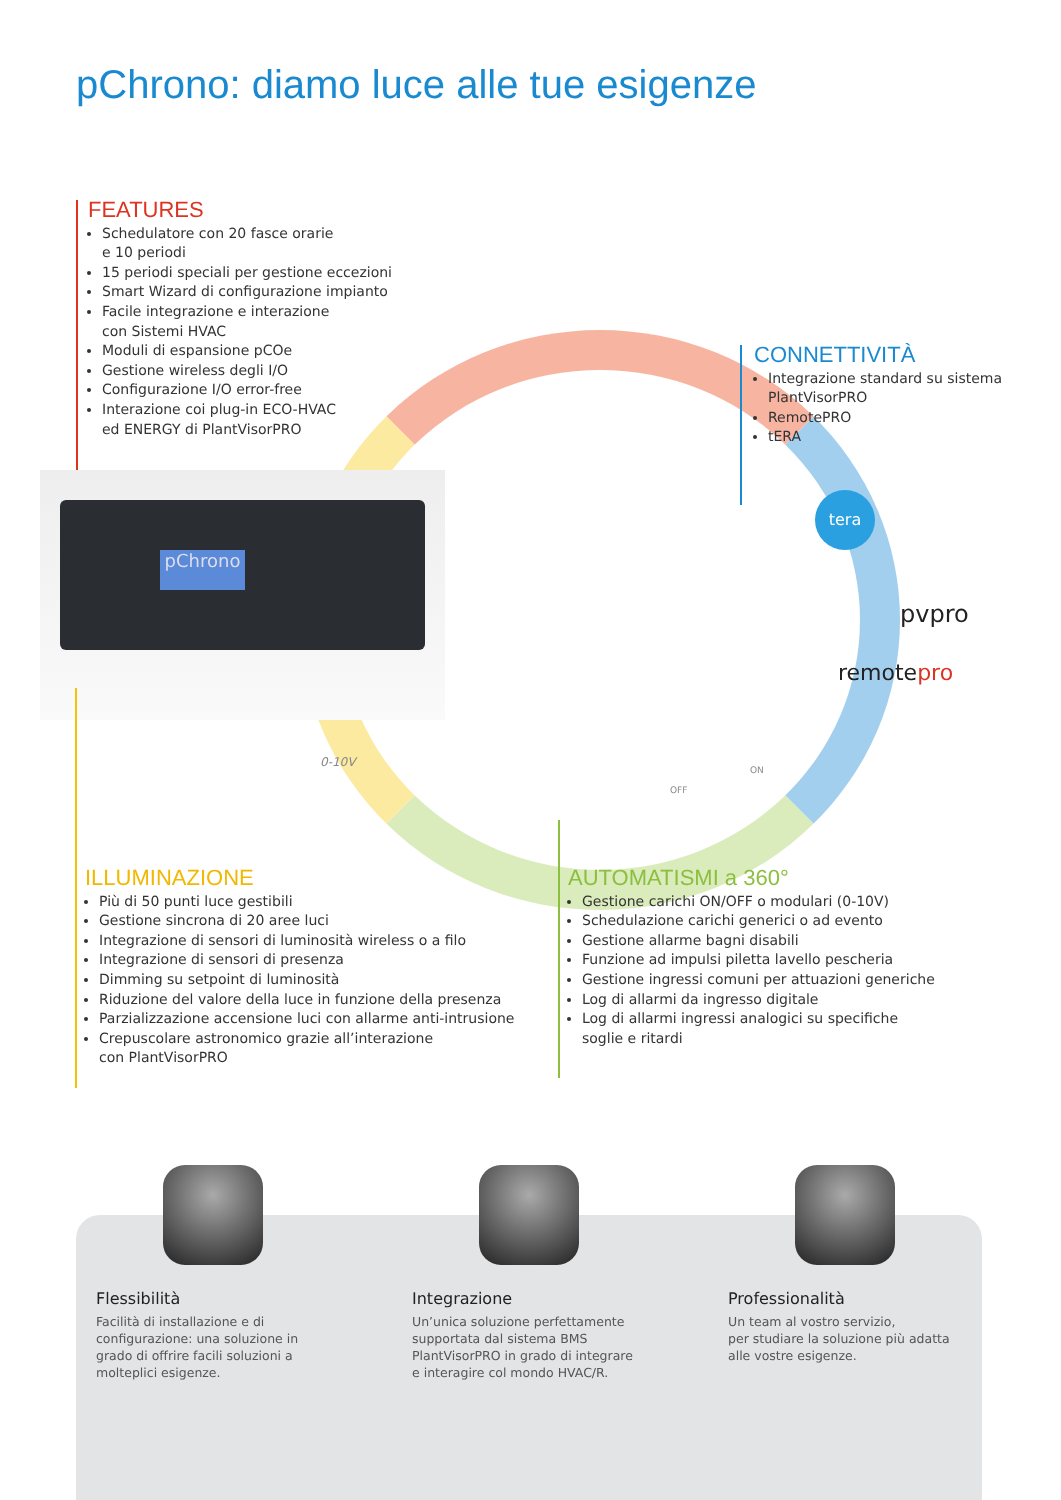pChrono: diamo luce alle tue esigenze
pChrono
FEATURES
Schedulatore con 20 fasce orarie
e 10 periodi
15 periodi speciali per gestione eccezioni
Smart Wizard di configurazione impianto
Facile integrazione e interazione
con Sistemi HVAC
Moduli di espansione pCOe
Gestione wireless degli I/O
Configurazione I/O error-free
Interazione coi plug-in ECO-HVAC
ed ENERGY di PlantVisorPRO
CONNETTIVITÀ
Integrazione standard su sistema
PlantVisorPRO
RemotePRO
tERA
tera
pvpro
remotepro
0-10V
OFF
ON
ILLUMINAZIONE
Più di 50 punti luce gestibili
Gestione sincrona di 20 aree luci
Integrazione di sensori di luminosità wireless o a filo
Integrazione di sensori di presenza
Dimming su setpoint di luminosità
Riduzione del valore della luce in funzione della presenza
Parzializzazione accensione luci con allarme anti-intrusione
Crepuscolare astronomico grazie all’interazione
con PlantVisorPRO
AUTOMATISMI a 360°
Gestione carichi ON/OFF o modulari (0-10V)
Schedulazione carichi generici o ad evento
Gestione allarme bagni disabili
Funzione ad impulsi piletta lavello pescheria
Gestione ingressi comuni per attuazioni generiche
Log di allarmi da ingresso digitale
Log di allarmi ingressi analogici su specifiche
soglie e ritardi
Flessibilità
Facilità di installazione e di configurazione: una soluzione in grado di offrire facili soluzioni a molteplici esigenze.
Integrazione
Un’unica soluzione perfettamente supportata dal sistema BMS PlantVisorPRO in grado di integrare e interagire col mondo HVAC/R.
Professionalità
Un team al vostro servizio,
per studiare la soluzione più adatta alle vostre esigenze.